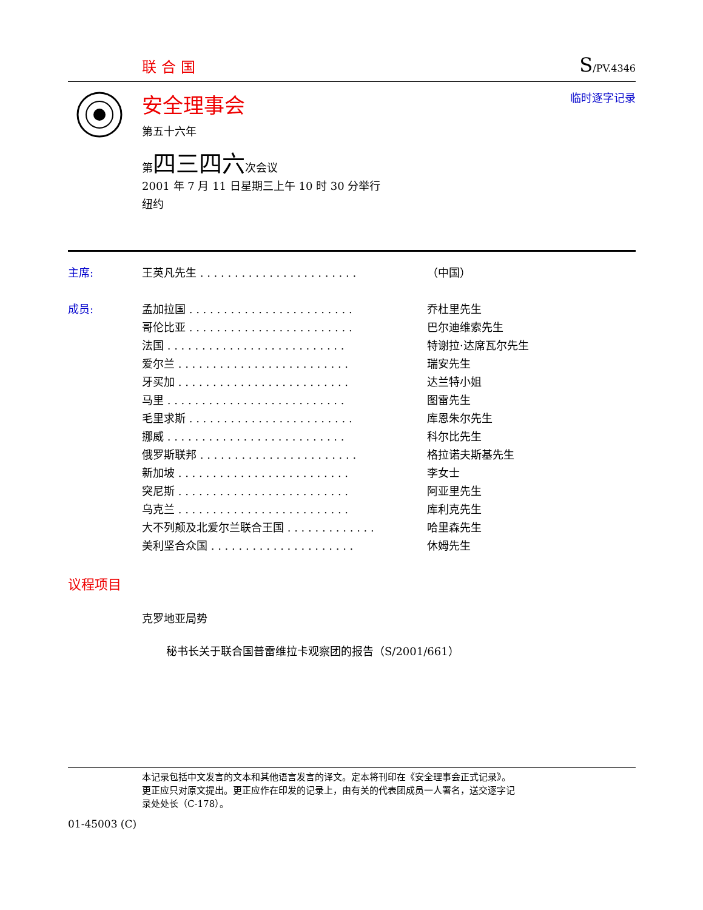联合国
S/PV.4346
安全理事会
第五十六年
临时逐字记录
第四三四六次会议
2001 年 7 月 11 日星期三上午 10 时 30 分举行
纽约
| 主席: | 王英凡先生 . . . . . . . . . . . . . . . . . . . . . . . | （中国） |
| 成员: | 孟加拉国 . . . . . . . . . . . . . . . . . . . . . . . . | 乔杜里先生 |
| | 哥伦比亚 . . . . . . . . . . . . . . . . . . . . . . . . | 巴尔迪维索先生 |
| | 法国 . . . . . . . . . . . . . . . . . . . . . . . . . . | 特谢拉·达席瓦尔先生 |
| | 爱尔兰 . . . . . . . . . . . . . . . . . . . . . . . . . | 瑞安先生 |
| | 牙买加 . . . . . . . . . . . . . . . . . . . . . . . . . | 达兰特小姐 |
| | 马里 . . . . . . . . . . . . . . . . . . . . . . . . . . | 图雷先生 |
| | 毛里求斯 . . . . . . . . . . . . . . . . . . . . . . . . | 库恩朱尔先生 |
| | 挪威 . . . . . . . . . . . . . . . . . . . . . . . . . . | 科尔比先生 |
| | 俄罗斯联邦 . . . . . . . . . . . . . . . . . . . . . . . | 格拉诺夫斯基先生 |
| | 新加坡 . . . . . . . . . . . . . . . . . . . . . . . . . | 李女士 |
| | 突尼斯 . . . . . . . . . . . . . . . . . . . . . . . . . | 阿亚里先生 |
| | 乌克兰 . . . . . . . . . . . . . . . . . . . . . . . . . | 库利克先生 |
| | 大不列颠及北爱尔兰联合王国 . . . . . . . . . . . . . | 哈里森先生 |
| | 美利坚合众国 . . . . . . . . . . . . . . . . . . . . . | 休姆先生 |
议程项目
克罗地亚局势
秘书长关于联合国普雷维拉卡观察团的报告（S/2001/661）
本记录包括中文发言的文本和其他语言发言的译文。定本将刊印在《安全理事会正式记录》。
更正应只对原文提出。更正应作在印发的记录上，由有关的代表团成员一人署名，送交逐字记
录处处长（C-178）。
01-45003 (C)